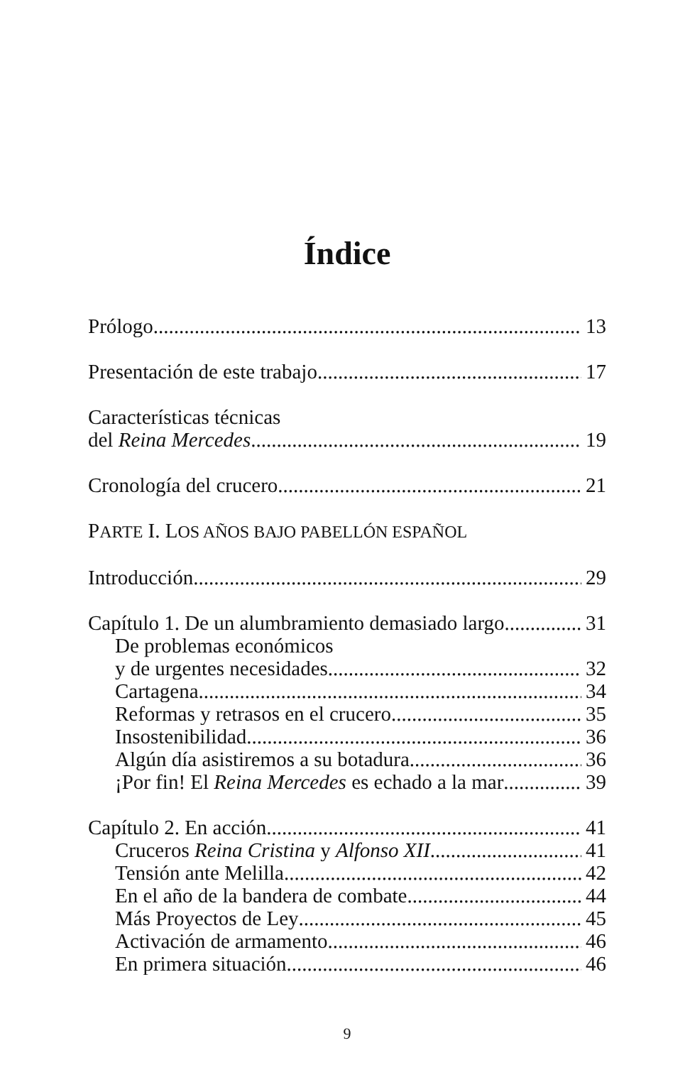Índice
Prólogo 13
Presentación de este trabajo 17
Características técnicas
del Reina Mercedes 19
Cronología del crucero 21
PARTE I. LOS AÑOS BAJO PABELLÓN ESPAÑOL
Introducción 29
Capítulo 1. De un alumbramiento demasiado largo 31
De problemas económicos
y de urgentes necesidades 32
Cartagena 34
Reformas y retrasos en el crucero 35
Insostenibilidad 36
Algún día asistiremos a su botadura 36
¡Por fin! El Reina Mercedes es echado a la mar 39
Capítulo 2. En acción 41
Cruceros Reina Cristina y Alfonso XII 41
Tensión ante Melilla 42
En el año de la bandera de combate 44
Más Proyectos de Ley 45
Activación de armamento 46
En primera situación 46
9